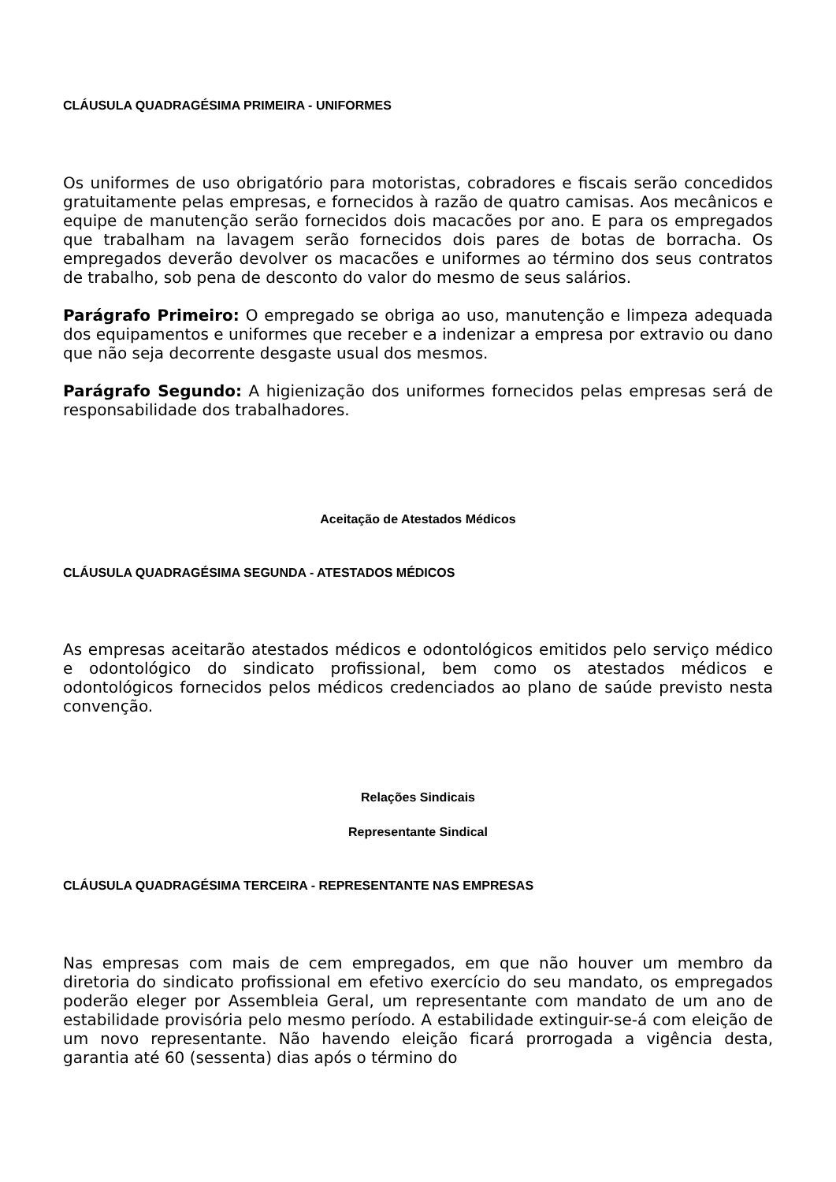CLÁUSULA QUADRAGÉSIMA PRIMEIRA - UNIFORMES
Os uniformes de uso obrigatório para motoristas, cobradores e fiscais serão concedidos gratuitamente pelas empresas, e fornecidos à razão de quatro camisas. Aos mecânicos e equipe de manutenção serão fornecidos dois macacões por ano. E para os empregados que trabalham na lavagem serão fornecidos dois pares de botas de borracha. Os empregados deverão devolver os macacões e uniformes ao término dos seus contratos de trabalho, sob pena de desconto do valor do mesmo de seus salários.
Parágrafo Primeiro: O empregado se obriga ao uso, manutenção e limpeza adequada dos equipamentos e uniformes que receber e a indenizar a empresa por extravio ou dano que não seja decorrente desgaste usual dos mesmos.
Parágrafo Segundo: A higienização dos uniformes fornecidos pelas empresas será de responsabilidade dos trabalhadores.
Aceitação de Atestados Médicos
CLÁUSULA QUADRAGÉSIMA SEGUNDA - ATESTADOS MÉDICOS
As empresas aceitarão atestados médicos e odontológicos emitidos pelo serviço médico e odontológico do sindicato profissional, bem como os atestados médicos e odontológicos fornecidos pelos médicos credenciados ao plano de saúde previsto nesta convenção.
Relações Sindicais
Representante Sindical
CLÁUSULA QUADRAGÉSIMA TERCEIRA - REPRESENTANTE NAS EMPRESAS
Nas empresas com mais de cem empregados, em que não houver um membro da diretoria do sindicato profissional em efetivo exercício do seu mandato, os empregados poderão eleger por Assembleia Geral, um representante com mandato de um ano de estabilidade provisória pelo mesmo período. A estabilidade extinguir-se-á com eleição de um novo representante. Não havendo eleição ficará prorrogada a vigência desta, garantia até 60 (sessenta) dias após o término do